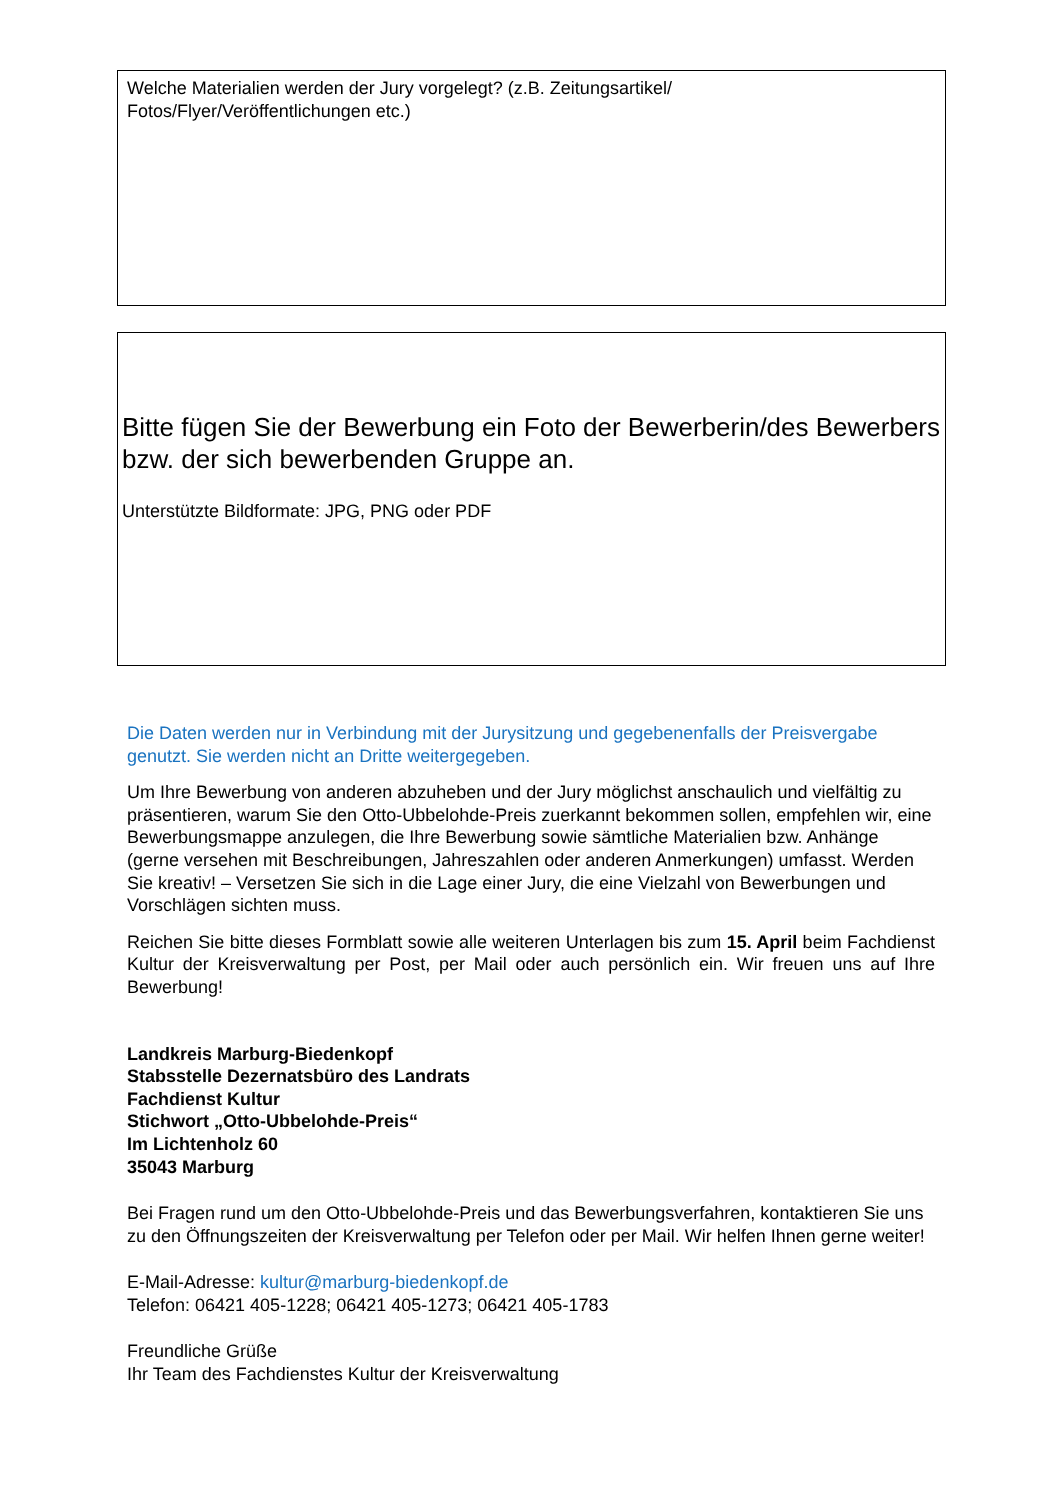Welche Materialien werden der Jury vorgelegt? (z.B. Zeitungsartikel/
Fotos/Flyer/Veröffentlichungen etc.)
Bitte fügen Sie der Bewerbung ein Foto der Bewerberin/des Bewerbers bzw. der sich bewerbenden Gruppe an.
Unterstützte Bildformate: JPG, PNG oder PDF
Die Daten werden nur in Verbindung mit der Jurysitzung und gegebenenfalls der Preisvergabe genutzt. Sie werden nicht an Dritte weitergegeben.
Um Ihre Bewerbung von anderen abzuheben und der Jury möglichst anschaulich und vielfältig zu präsentieren, warum Sie den Otto-Ubbelohde-Preis zuerkannt bekommen sollen, empfehlen wir, eine Bewerbungsmappe anzulegen, die Ihre Bewerbung sowie sämtliche Materialien bzw. Anhänge (gerne versehen mit Beschreibungen, Jahreszahlen oder anderen Anmerkungen) umfasst. Werden Sie kreativ! – Versetzen Sie sich in die Lage einer Jury, die eine Vielzahl von Bewerbungen und Vorschlägen sichten muss.
Reichen Sie bitte dieses Formblatt sowie alle weiteren Unterlagen bis zum 15. April beim Fachdienst Kultur der Kreisverwaltung per Post, per Mail oder auch persönlich ein. Wir freuen uns auf Ihre Bewerbung!
Landkreis Marburg-Biedenkopf
Stabsstelle Dezernatsbüro des Landrats
Fachdienst Kultur
Stichwort „Otto-Ubbelohde-Preis“
Im Lichtenholz 60
35043 Marburg
Bei Fragen rund um den Otto-Ubbelohde-Preis und das Bewerbungsverfahren, kontaktieren Sie uns zu den Öffnungszeiten der Kreisverwaltung per Telefon oder per Mail. Wir helfen Ihnen gerne weiter!
E-Mail-Adresse: kultur@marburg-biedenkopf.de
Telefon: 06421 405-1228; 06421 405-1273; 06421 405-1783
Freundliche Grüße
Ihr Team des Fachdienstes Kultur der Kreisverwaltung